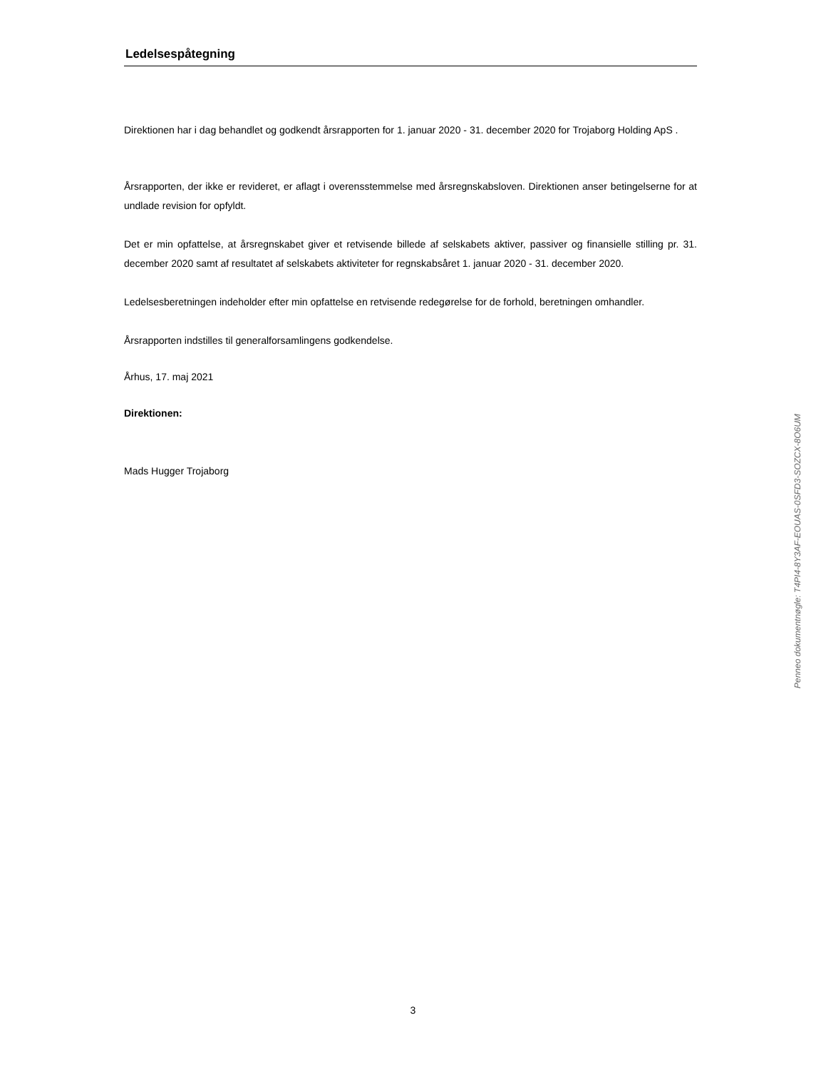Ledelsespåtegning
Direktionen har i dag behandlet og godkendt årsrapporten for 1. januar 2020 - 31. december 2020 for Trojaborg Holding ApS .
Årsrapporten, der ikke er revideret, er aflagt i overensstemmelse med årsregnskabsloven. Direktionen anser betingelserne for at undlade revision for opfyldt.
Det er min opfattelse, at årsregnskabet giver et retvisende billede af selskabets aktiver, passiver og finansielle stilling pr. 31. december 2020 samt af resultatet af selskabets aktiviteter for regnskabsåret 1. januar 2020 - 31. december 2020.
Ledelsesberetningen indeholder efter min opfattelse en retvisende redegørelse for de forhold, beretningen omhandler.
Årsrapporten indstilles til generalforsamlingens godkendelse.
Århus, 17. maj 2021
Direktionen:
Mads Hugger Trojaborg
Penneo dokumentnøgle: T4PI4-8Y3AF-EOUAS-0SFD3-SOZCX-8O6UM
3